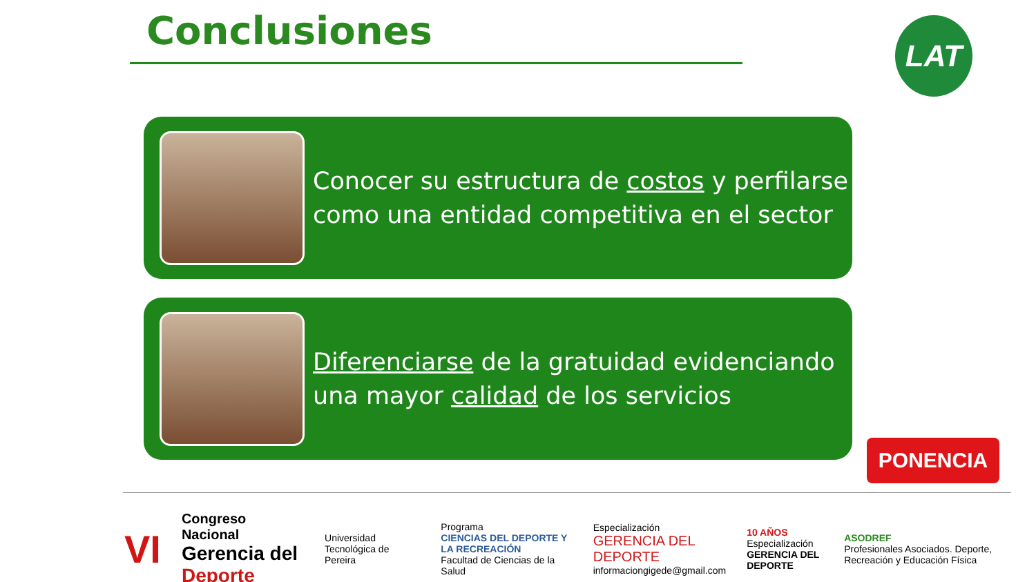Conclusiones LAT
Conocer su estructura de costos y perfilarse como una entidad competitiva en el sector
Diferenciarse de la gratuidad evidenciando una mayor calidad de los servicios
PONENCIA
VI
Congreso Nacional
Gerencia del Deporte
Universidad Tecnológica de Pereira
Programa
CIENCIAS DEL DEPORTE Y LA RECREACIÓN
Facultad de Ciencias de la Salud
Especialización
GERENCIA DEL DEPORTE
informaciongigede@gmail.com
10 AÑOS Especialización
GERENCIA DEL DEPORTE
ASODREF
Profesionales Asociados. Deporte, Recreación y Educación Física